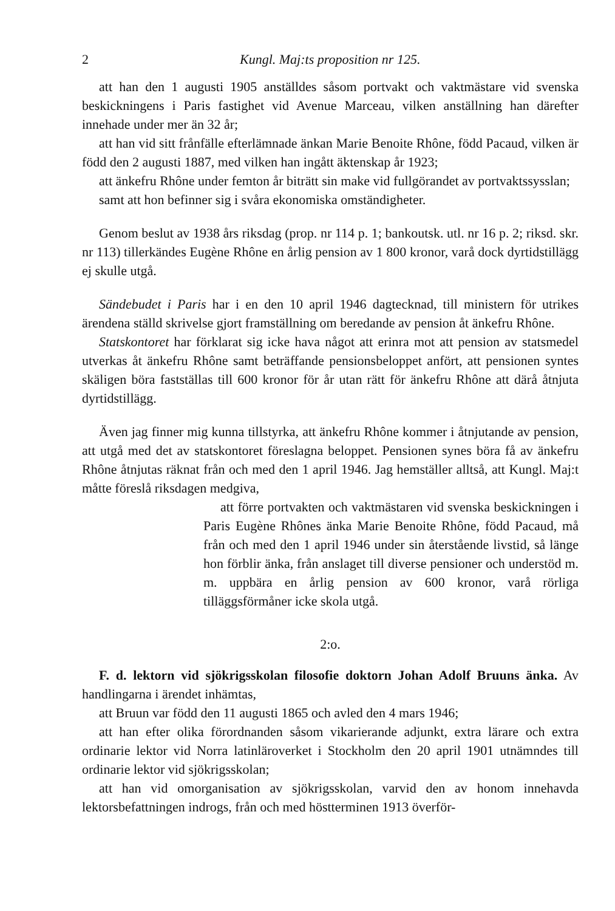2 Kungl. Maj:ts proposition nr 125.
att han den 1 augusti 1905 anställdes såsom portvakt och vaktmästare vid svenska beskickningens i Paris fastighet vid Avenue Marceau, vilken anställning han därefter innehade under mer än 32 år;
att han vid sitt frånfälle efterlämnade änkan Marie Benoite Rhône, född Pacaud, vilken är född den 2 augusti 1887, med vilken han ingått äktenskap år 1923;
att änkefru Rhône under femton år biträtt sin make vid fullgörandet av portvaktssysslan;
samt att hon befinner sig i svåra ekonomiska omständigheter.
Genom beslut av 1938 års riksdag (prop. nr 114 p. 1; bankoutsk. utl. nr 16 p. 2; riksd. skr. nr 113) tillerkändes Eugène Rhône en årlig pension av 1 800 kronor, varå dock dyrtidstillägg ej skulle utgå.
Sändebudet i Paris har i en den 10 april 1946 dagtecknad, till ministern för utrikes ärendena ställd skrivelse gjort framställning om beredande av pension åt änkefru Rhône.
Statskontoret har förklarat sig icke hava något att erinra mot att pension av statsmedel utverkas åt änkefru Rhône samt beträffande pensionsbeloppet anfört, att pensionen syntes skäligen böra fastställas till 600 kronor för år utan rätt för änkefru Rhône att därå åtnjuta dyrtidstillägg.
Även jag finner mig kunna tillstyrka, att änkefru Rhône kommer i åtnjutande av pension, att utgå med det av statskontoret föreslagna beloppet. Pensionen synes böra få av änkefru Rhône åtnjutas räknat från och med den 1 april 1946. Jag hemställer alltså, att Kungl. Maj:t måtte föreslå riksdagen medgiva,
att förre portvakten och vaktmästaren vid svenska beskickningen i Paris Eugène Rhônes änka Marie Benoite Rhône, född Pacaud, må från och med den 1 april 1946 under sin återstående livstid, så länge hon förblir änka, från anslaget till diverse pensioner och understöd m. m. uppbära en årlig pension av 600 kronor, varå rörliga tilläggsförmåner icke skola utgå.
2:o.
F. d. lektorn vid sjökrigsskolan filosofie doktorn Johan Adolf Bruuns änka. Av handlingarna i ärendet inhämtas,
att Bruun var född den 11 augusti 1865 och avled den 4 mars 1946;
att han efter olika förordnanden såsom vikarierande adjunkt, extra lärare och extra ordinarie lektor vid Norra latinläroverket i Stockholm den 20 april 1901 utnämndes till ordinarie lektor vid sjökrigsskolan;
att han vid omorganisation av sjökrigsskolan, varvid den av honom innehavda lektorsbefattningen indrogs, från och med höstterminen 1913 överför-